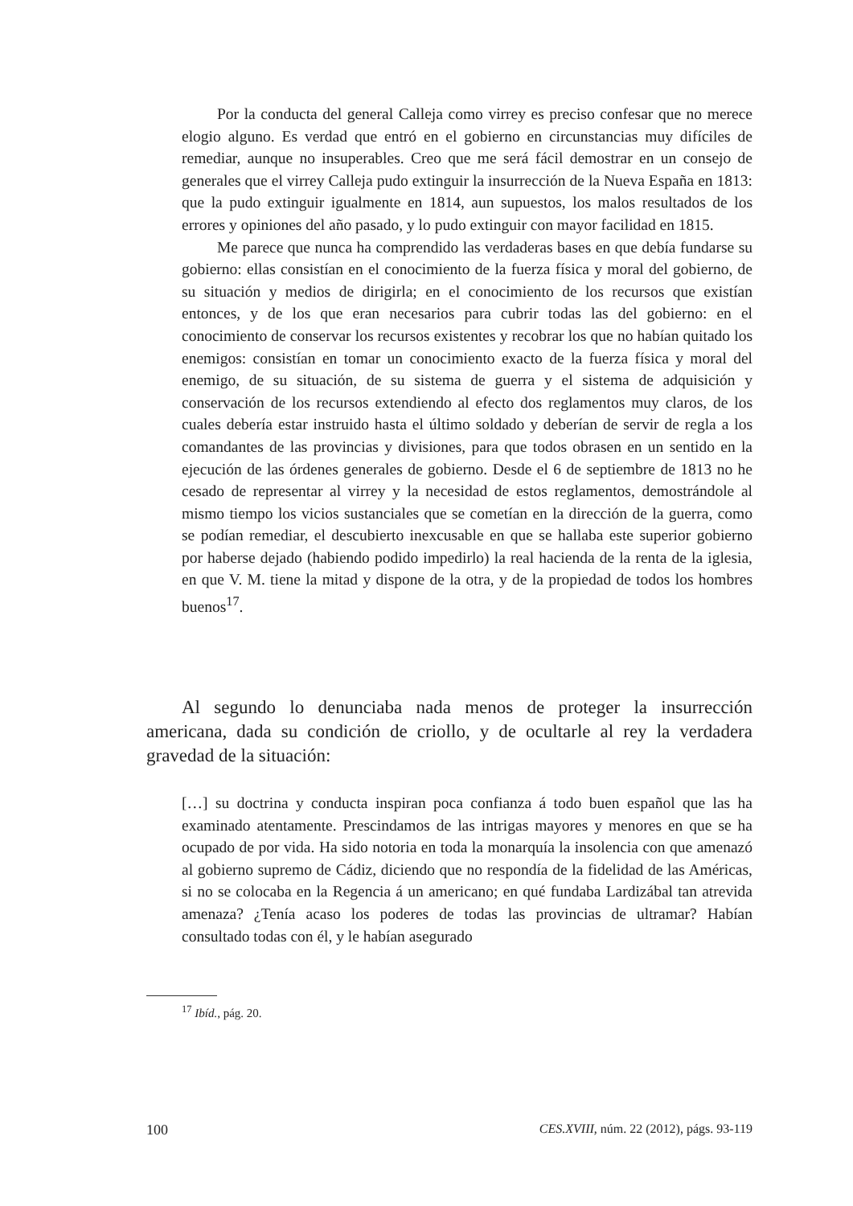Por la conducta del general Calleja como virrey es preciso confesar que no merece elogio alguno. Es verdad que entró en el gobierno en circunstancias muy difíciles de remediar, aunque no insuperables. Creo que me será fácil demostrar en un consejo de generales que el virrey Calleja pudo extinguir la insurrección de la Nueva España en 1813: que la pudo extinguir igualmente en 1814, aun supuestos, los malos resultados de los errores y opiniones del año pasado, y lo pudo extinguir con mayor facilidad en 1815.
Me parece que nunca ha comprendido las verdaderas bases en que debía fundarse su gobierno: ellas consistían en el conocimiento de la fuerza física y moral del gobierno, de su situación y medios de dirigirla; en el conocimiento de los recursos que existían entonces, y de los que eran necesarios para cubrir todas las del gobierno: en el conocimiento de conservar los recursos existentes y recobrar los que no habían quitado los enemigos: consistían en tomar un conocimiento exacto de la fuerza física y moral del enemigo, de su situación, de su sistema de guerra y el sistema de adquisición y conservación de los recursos extendiendo al efecto dos reglamentos muy claros, de los cuales debería estar instruido hasta el último soldado y deberían de servir de regla a los comandantes de las provincias y divisiones, para que todos obrasen en un sentido en la ejecución de las órdenes generales de gobierno. Desde el 6 de septiembre de 1813 no he cesado de representar al virrey y la necesidad de estos reglamentos, demostrándole al mismo tiempo los vicios sustanciales que se cometían en la dirección de la guerra, como se podían remediar, el descubierto inexcusable en que se hallaba este superior gobierno por haberse dejado (habiendo podido impedirlo) la real hacienda de la renta de la iglesia, en que V. M. tiene la mitad y dispone de la otra, y de la propiedad de todos los hombres buenos<sup>17</sup>.
Al segundo lo denunciaba nada menos de proteger la insurrección americana, dada su condición de criollo, y de ocultarle al rey la verdadera gravedad de la situación:
[…] su doctrina y conducta inspiran poca confianza á todo buen español que las ha examinado atentamente. Prescindamos de las intrigas mayores y menores en que se ha ocupado de por vida. Ha sido notoria en toda la monarquía la insolencia con que amenazó al gobierno supremo de Cádiz, diciendo que no respondía de la fidelidad de las Américas, si no se colocaba en la Regencia á un americano; en qué fundaba Lardizábal tan atrevida amenaza? ¿Tenía acaso los poderes de todas las provincias de ultramar? Habían consultado todas con él, y le habían asegurado
<sup>17</sup> Ibíd., pág. 20.
100 CES.XVIII, núm. 22 (2012), págs. 93-119